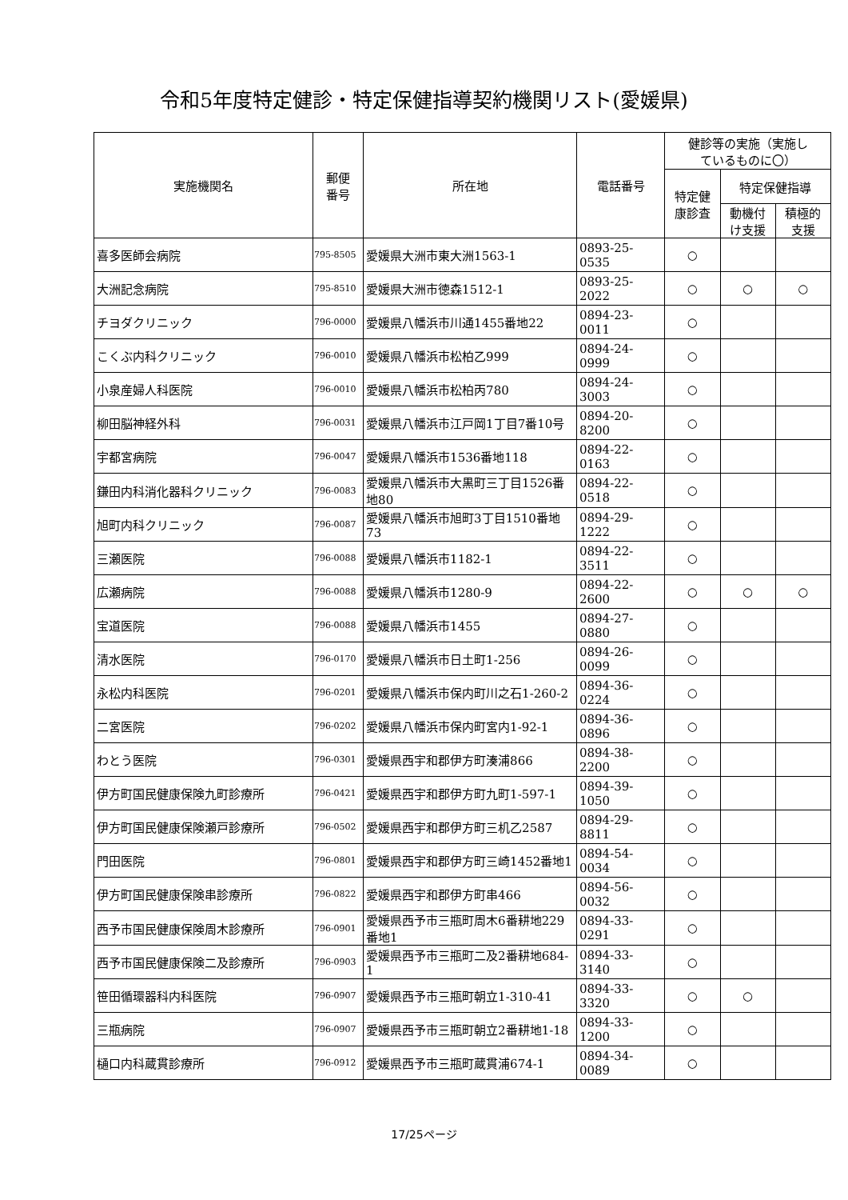令和5年度特定健診・特定保健指導契約機関リスト(愛媛県)
| 実施機関名 | 郵便 番号 | 所在地 | 電話番号 | 健診等の実施（実施し ているものに〇） | | |
| --- | --- | --- | --- | --- | --- | --- |
| | | | | 特定健 康診査 | 特定保健指導 | |
| | | | | | 動機付 け支援 | 積極的 支援 |
| 喜多医師会病院 | 795-8505 | 愛媛県大洲市東大洲1563-1 | 0893-25-0535 | ○ | | |
| 大洲記念病院 | 795-8510 | 愛媛県大洲市徳森1512-1 | 0893-25-2022 | ○ | ○ | ○ |
| チヨダクリニック | 796-0000 | 愛媛県八幡浜市川通1455番地22 | 0894-23-0011 | ○ | | |
| こくぶ内科クリニック | 796-0010 | 愛媛県八幡浜市松柏乙999 | 0894-24-0999 | ○ | | |
| 小泉産婦人科医院 | 796-0010 | 愛媛県八幡浜市松柏丙780 | 0894-24-3003 | ○ | | |
| 柳田脳神経外科 | 796-0031 | 愛媛県八幡浜市江戸岡1丁目7番10号 | 0894-20-8200 | ○ | | |
| 宇都宮病院 | 796-0047 | 愛媛県八幡浜市1536番地118 | 0894-22-0163 | ○ | | |
| 鎌田内科消化器科クリニック | 796-0083 | 愛媛県八幡浜市大黒町三丁目1526番地80 | 0894-22-0518 | ○ | | |
| 旭町内科クリニック | 796-0087 | 愛媛県八幡浜市旭町3丁目1510番地73 | 0894-29-1222 | ○ | | |
| 三瀬医院 | 796-0088 | 愛媛県八幡浜市1182-1 | 0894-22-3511 | ○ | | |
| 広瀬病院 | 796-0088 | 愛媛県八幡浜市1280-9 | 0894-22-2600 | ○ | ○ | ○ |
| 宝道医院 | 796-0088 | 愛媛県八幡浜市1455 | 0894-27-0880 | ○ | | |
| 清水医院 | 796-0170 | 愛媛県八幡浜市日土町1-256 | 0894-26-0099 | ○ | | |
| 永松内科医院 | 796-0201 | 愛媛県八幡浜市保内町川之石1-260-2 | 0894-36-0224 | ○ | | |
| 二宮医院 | 796-0202 | 愛媛県八幡浜市保内町宮内1-92-1 | 0894-36-0896 | ○ | | |
| わとう医院 | 796-0301 | 愛媛県西宇和郡伊方町湊浦866 | 0894-38-2200 | ○ | | |
| 伊方町国民健康保険九町診療所 | 796-0421 | 愛媛県西宇和郡伊方町九町1-597-1 | 0894-39-1050 | ○ | | |
| 伊方町国民健康保険瀬戸診療所 | 796-0502 | 愛媛県西宇和郡伊方町三机乙2587 | 0894-29-8811 | ○ | | |
| 門田医院 | 796-0801 | 愛媛県西宇和郡伊方町三崎1452番地1 | 0894-54-0034 | ○ | | |
| 伊方町国民健康保険串診療所 | 796-0822 | 愛媛県西宇和郡伊方町串466 | 0894-56-0032 | ○ | | |
| 西予市国民健康保険周木診療所 | 796-0901 | 愛媛県西予市三瓶町周木6番耕地229番地1 | 0894-33-0291 | ○ | | |
| 西予市国民健康保険二及診療所 | 796-0903 | 愛媛県西予市三瓶町二及2番耕地684-1 | 0894-33-3140 | ○ | | |
| 笹田循環器科内科医院 | 796-0907 | 愛媛県西予市三瓶町朝立1-310-41 | 0894-33-3320 | ○ | ○ | |
| 三瓶病院 | 796-0907 | 愛媛県西予市三瓶町朝立2番耕地1-18 | 0894-33-1200 | ○ | | |
| 樋口内科蔵貫診療所 | 796-0912 | 愛媛県西予市三瓶町蔵貫浦674-1 | 0894-34-0089 | ○ | | |
17/25ページ